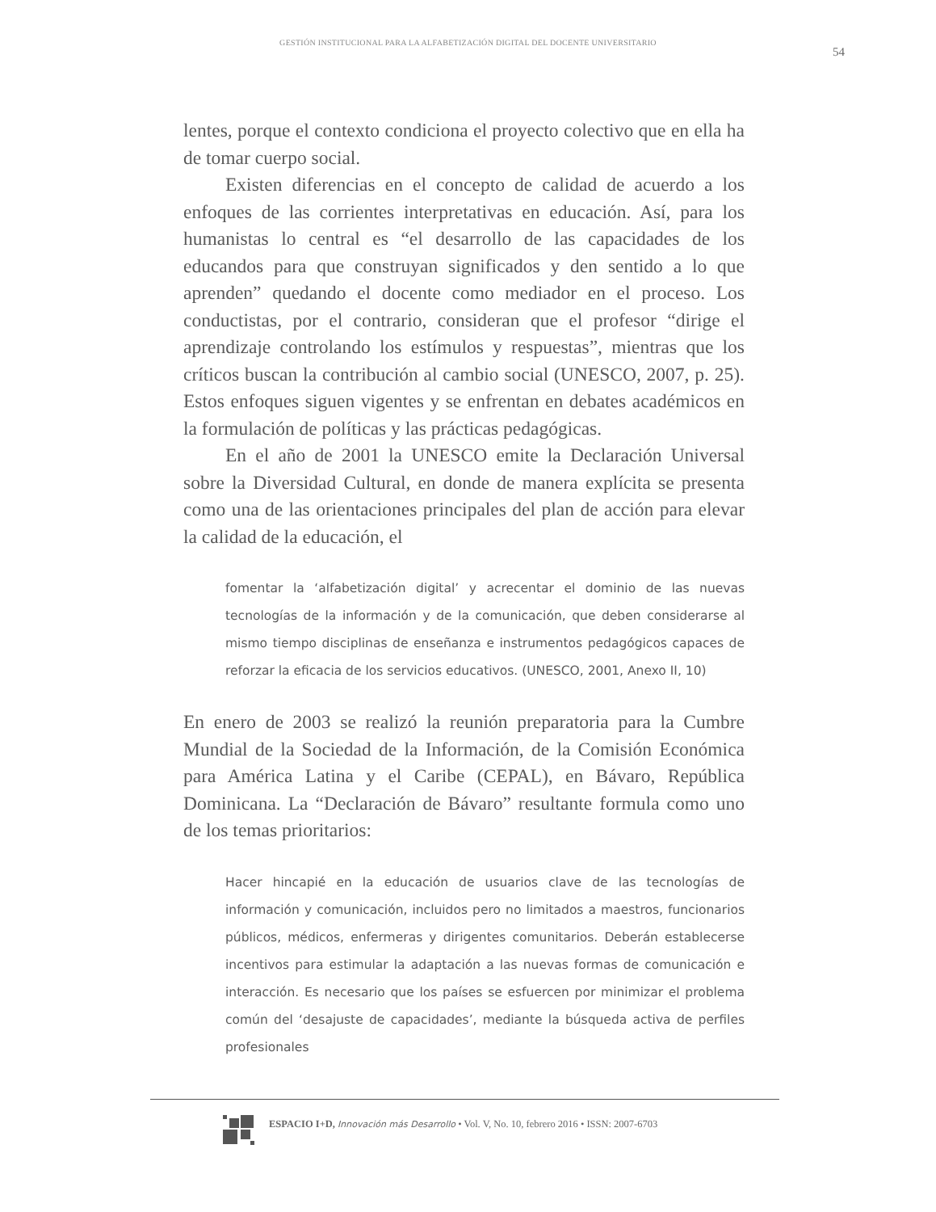GESTIÓN INSTITUCIONAL PARA LA ALFABETIZACIÓN DIGITAL DEL DOCENTE UNIVERSITARIO
54
lentes, porque el contexto condiciona el proyecto colectivo que en ella ha de tomar cuerpo social.
Existen diferencias en el concepto de calidad de acuerdo a los enfoques de las corrientes interpretativas en educación. Así, para los humanistas lo central es “el desarrollo de las capacidades de los educandos para que construyan significados y den sentido a lo que aprenden” quedando el docente como mediador en el proceso. Los conductistas, por el contrario, consideran que el profesor “dirige el aprendizaje controlando los estímulos y respuestas”, mientras que los críticos buscan la contribución al cambio social (UNESCO, 2007, p. 25). Estos enfoques siguen vigentes y se enfrentan en debates académicos en la formulación de políticas y las prácticas pedagógicas.
En el año de 2001 la UNESCO emite la Declaración Universal sobre la Diversidad Cultural, en donde de manera explícita se presenta como una de las orientaciones principales del plan de acción para elevar la calidad de la educación, el
fomentar la ‘alfabetización digital’ y acrecentar el dominio de las nuevas tecnologías de la información y de la comunicación, que deben considerarse al mismo tiempo disciplinas de enseñanza e instrumentos pedagógicos capaces de reforzar la eficacia de los servicios educativos. (UNESCO, 2001, Anexo II, 10)
En enero de 2003 se realizó la reunión preparatoria para la Cumbre Mundial de la Sociedad de la Información, de la Comisión Económica para América Latina y el Caribe (CEPAL), en Bávaro, República Dominicana. La “Declaración de Bávaro” resultante formula como uno de los temas prioritarios:
Hacer hincapié en la educación de usuarios clave de las tecnologías de información y comunicación, incluidos pero no limitados a maestros, funcionarios públicos, médicos, enfermeras y dirigentes comunitarios. Deberán establecerse incentivos para estimular la adaptación a las nuevas formas de comunicación e interacción. Es necesario que los países se esfuercen por minimizar el problema común del ‘desajuste de capacidades’, mediante la búsqueda activa de perfiles profesionales
ESPACIO I+D, Innovación más Desarrollo • Vol. V, No. 10, febrero 2016 • ISSN: 2007-6703